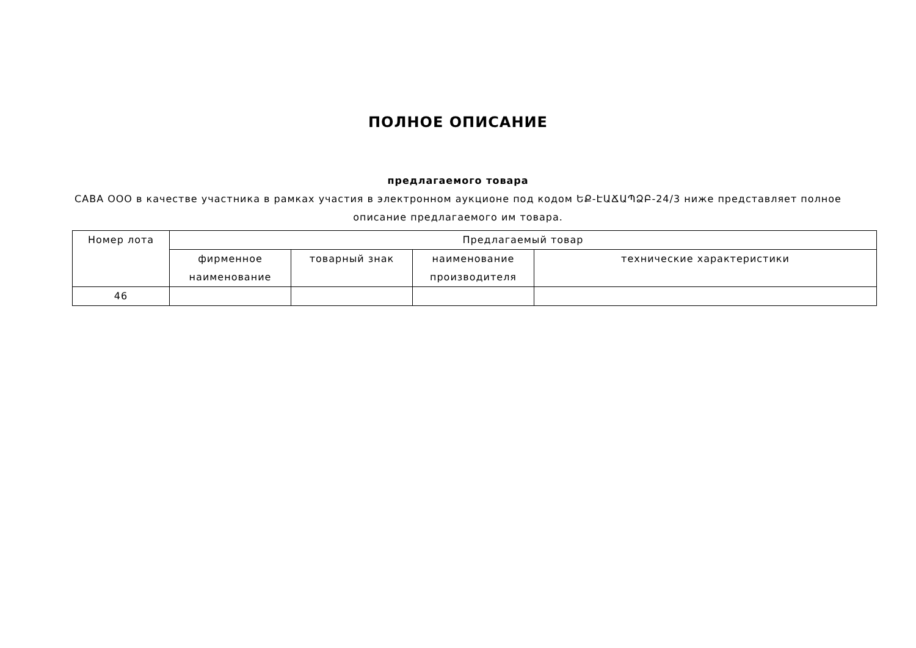ПОЛНОЕ ОПИСАНИЕ
предлагаемого товара
САВА ООО в качестве участника в рамках участия в электронном аукционе под кодом ԵՔ-ԷԱՃԱՊՁԲ-24/3 ниже представляет полное описание предлагаемого им товара.
| Номер лота | Предлагаемый товар | | | |
| --- | --- | --- | --- | --- |
| | фирменное наименование | товарный знак | наименование производителя | технические характеристики |
| 46 | | | | |